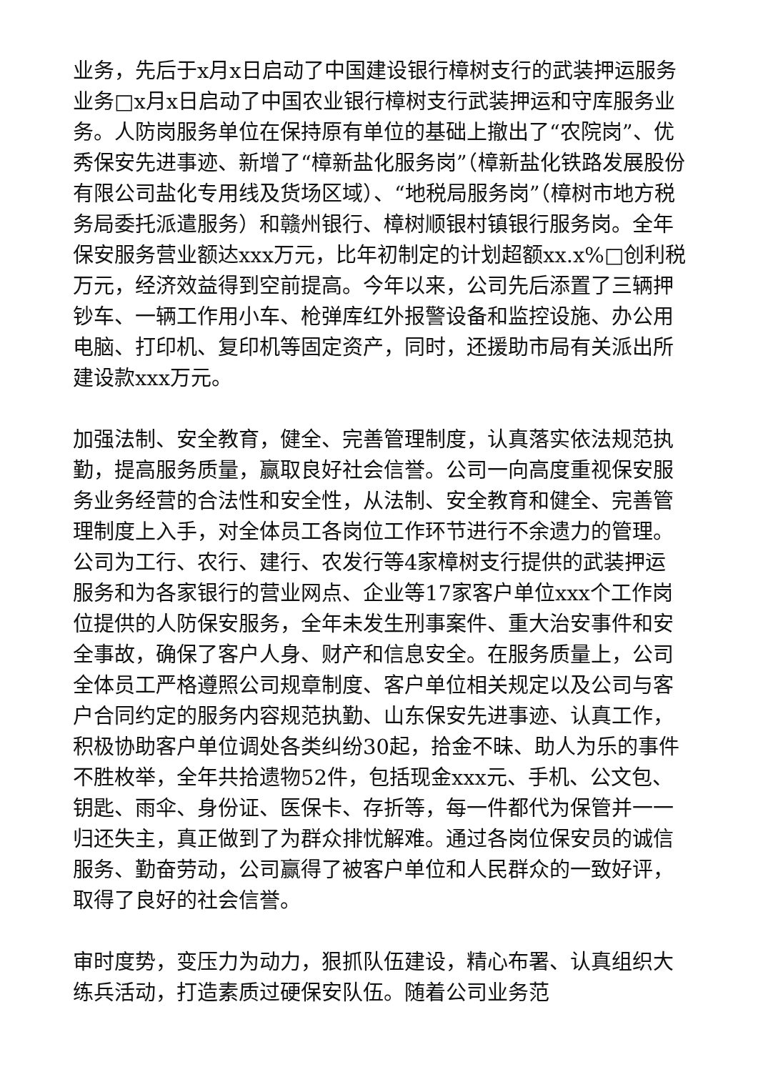业务，先后于x月x日启动了中国建设银行樟树支行的武装押运服务业务□x月x日启动了中国农业银行樟树支行武装押运和守库服务业务。人防岗服务单位在保持原有单位的基础上撤出了“农院岗”、优秀保安先进事迹、新增了“樟新盐化服务岗”（樟新盐化铁路发展股份有限公司盐化专用线及货场区域）、“地税局服务岗”（樟树市地方税务局委托派遣服务）和赣州银行、樟树顺银村镇银行服务岗。全年保安服务营业额达xxx万元，比年初制定的计划超额xx.x%□创利税万元，经济效益得到空前提高。今年以来，公司先后添置了三辆押钞车、一辆工作用小车、枪弹库红外报警设备和监控设施、办公用电脑、打印机、复印机等固定资产，同时，还援助市局有关派出所建设款xxx万元。
加强法制、安全教育，健全、完善管理制度，认真落实依法规范执勤，提高服务质量，赢取良好社会信誉。公司一向高度重视保安服务业务经营的合法性和安全性，从法制、安全教育和健全、完善管理制度上入手，对全体员工各岗位工作环节进行不余遗力的管理。公司为工行、农行、建行、农发行等4家樟树支行提供的武装押运服务和为各家银行的营业网点、企业等17家客户单位xxx个工作岗位提供的人防保安服务，全年未发生刑事案件、重大治安事件和安全事故，确保了客户人身、财产和信息安全。在服务质量上，公司全体员工严格遵照公司规章制度、客户单位相关规定以及公司与客户合同约定的服务内容规范执勤、山东保安先进事迹、认真工作，积极协助客户单位调处各类纠纷30起，拾金不昧、助人为乐的事件不胜枚举，全年共拾遗物52件，包括现金xxx元、手机、公文包、钥匙、雨伞、身份证、医保卡、存折等，每一件都代为保管并一一归还失主，真正做到了为群众排忧解难。通过各岗位保安员的诚信服务、勤奋劳动，公司赢得了被客户单位和人民群众的一致好评，取得了良好的社会信誉。
审时度势，变压力为动力，狠抓队伍建设，精心布署、认真组织大练兵活动，打造素质过硬保安队伍。随着公司业务范